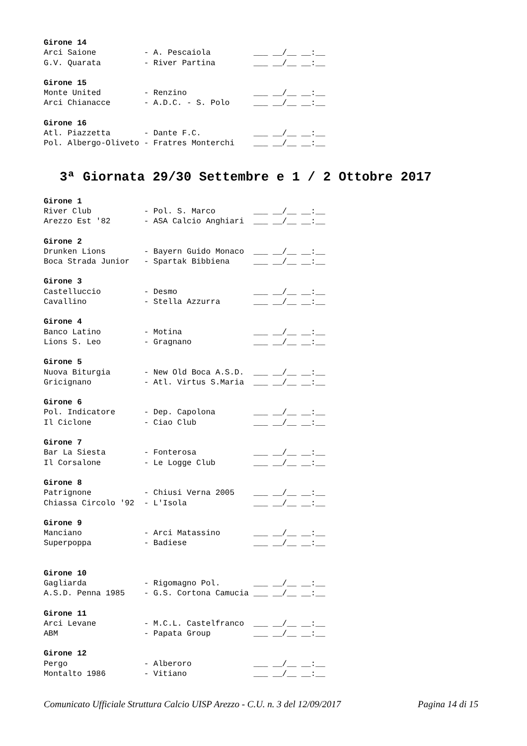Girone 14
Arci Saione          - A. Pescaiola         ___ __/__ __:__
G.V. Quarata         - River Partina        ___ __/__ __:__
Girone 15
Monte United         - Renzino              ___ __/__ __:__
Arci Chianacce       - A.D.C. - S. Polo     ___ __/__ __:__
Girone 16
Atl. Piazzetta       - Dante F.C.           ___ __/__ __:__
Pol. Albergo-Oliveto - Fratres Monterchi    ___ __/__ __:__
3ª Giornata 29/30 Settembre e 1 / 2 Ottobre 2017
Girone 1
River Club           - Pol. S. Marco        ___ __/__ __:__
Arezzo Est '82       - ASA Calcio Anghiari  ___ __/__ __:__
Girone 2
Drunken Lions        - Bayern Guido Monaco  ___ __/__ __:__
Boca Strada Junior   - Spartak Bibbiena     ___ __/__ __:__
Girone 3
Castelluccio         - Desmo                ___ __/__ __:__
Cavallino            - Stella Azzurra       ___ __/__ __:__
Girone 4
Banco Latino         - Motina               ___ __/__ __:__
Lions S. Leo         - Gragnano             ___ __/__ __:__
Girone 5
Nuova Biturgia       - New Old Boca A.S.D.  ___ __/__ __:__
Gricignano           - Atl. Virtus S.Maria  ___ __/__ __:__
Girone 6
Pol. Indicatore      - Dep. Capolona        ___ __/__ __:__
Il Ciclone           - Ciao Club            ___ __/__ __:__
Girone 7
Bar La Siesta        - Fonterosa            ___ __/__ __:__
Il Corsalone         - Le Logge Club        ___ __/__ __:__
Girone 8
Patrignone           - Chiusi Verna 2005    ___ __/__ __:__
Chiassa Circolo '92  - L'Isola              ___ __/__ __:__
Girone 9
Manciano             - Arci Matassino       ___ __/__ __:__
Superpoppa           - Badiese              ___ __/__ __:__
Girone 10
Gagliarda            - Rigomagno Pol.       ___ __/__ __:__
A.S.D. Penna 1985    - G.S. Cortona Camucia ___ __/__ __:__
Girone 11
Arci Levane          - M.C.L. Castelfranco  ___ __/__ __:__
ABM                  - Papata Group         ___ __/__ __:__
Girone 12
Pergo                - Alberoro             ___ __/__ __:__
Montalto 1986        - Vitiano              ___ __/__ __:__
Comunicato Ufficiale Struttura Calcio UISP Arezzo - C.U. n. 3 del 12/09/2017 Pagina 14 di 15